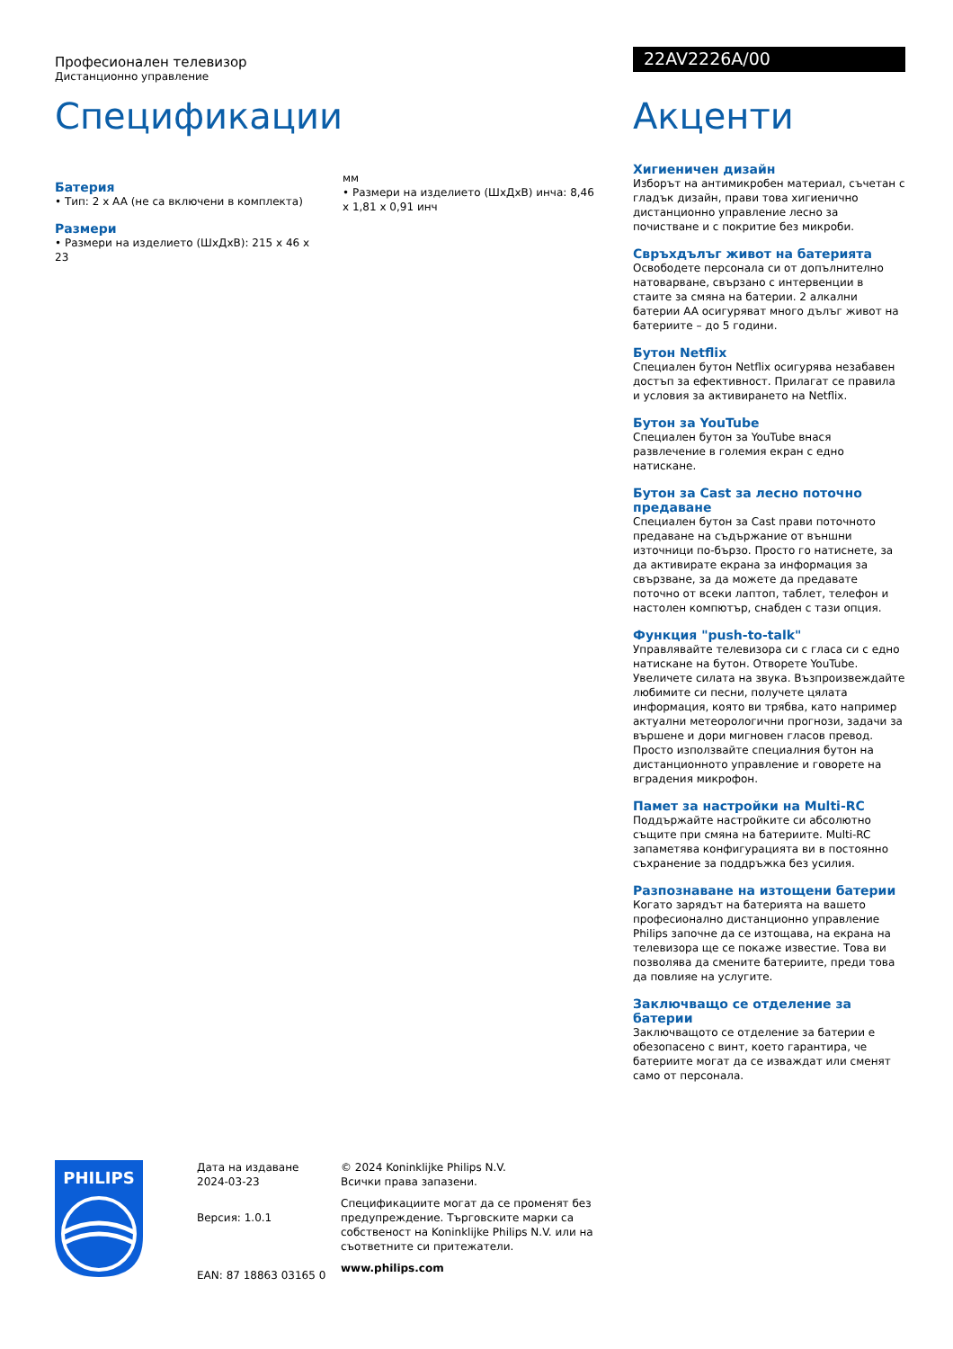Професионален телевизор
Дистанционно управление
Спецификации
Батерия
• Тип: 2 x AA (не са включени в комплекта)
Размери
• Размери на изделието (ШxДxВ): 215 x 46 x 23
мм
• Размери на изделието (ШxДxВ) инча: 8,46 x 1,81 x 0,91 инч
22AV2226A/00
Акценти
Хигиеничен дизайн
Изборът на антимикробен материал, съчетан с гладък дизайн, прави това хигиенично дистанционно управление лесно за почистване и с покритие без микроби.
Свръхдълъг живот на батерията
Освободете персонала си от допълнително натоварване, свързано с интервенции в стаите за смяна на батерии. 2 алкални батерии AA осигуряват много дълъг живот на батериите – до 5 години.
Бутон Netflix
Специален бутон Netflix осигурява незабавен достъп за ефективност. Прилагат се правила и условия за активирането на Netflix.
Бутон за YouTube
Специален бутон за YouTube внася развлечение в големия екран с едно натискане.
Бутон за Cast за лесно поточно предаване
Специален бутон за Cast прави поточното предаване на съдържание от външни източници по-бързо. Просто го натиснете, за да активирате екрана за информация за свързване, за да можете да предавате поточно от всеки лаптоп, таблет, телефон и настолен компютър, снабден с тази опция.
Функция "push-to-talk"
Управлявайте телевизора си с гласа си с едно натискане на бутон. Отворете YouTube. Увеличете силата на звука. Възпроизвеждайте любимите си песни, получете цялата информация, която ви трябва, като например актуални метеорологични прогнози, задачи за вършене и дори мигновен гласов превод. Просто използвайте специалния бутон на дистанционното управление и говорете на вградения микрофон.
Памет за настройки на Multi-RC
Поддържайте настройките си абсолютно същите при смяна на батериите. Multi-RC запаметява конфигурацията ви в постоянно съхранение за поддръжка без усилия.
Разпознаване на изтощени батерии
Когато зарядът на батерията на вашето професионално дистанционно управление Philips започне да се изтощава, на екрана на телевизора ще се покаже известие. Това ви позволява да смените батериите, преди това да повлияе на услугите.
Заключващо се отделение за батерии
Заключващото се отделение за батерии е обезопасено с винт, което гарантира, че батериите могат да се изваждат или сменят само от персонала.
PHILIPS
Дата на издаване
2024-03-23
Версия: 1.0.1
EAN: 87 18863 03165 0
© 2024 Koninklijke Philips N.V.
Всички права запазени.
Спецификациите могат да се променят без предупреждение. Търговските марки са собственост на Koninklijke Philips N.V. или на съответните си притежатели.
www.philips.com